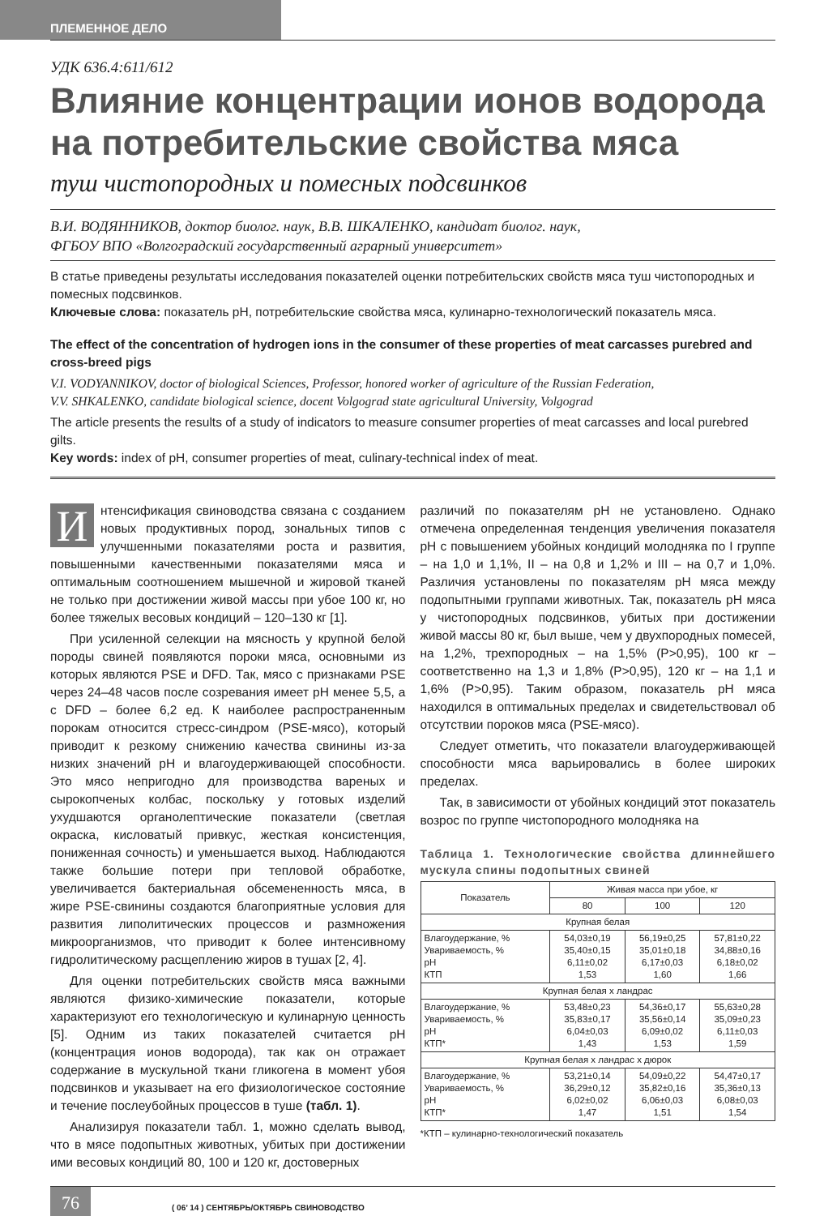ПЛЕМЕННОЕ ДЕЛО
УДК 636.4:611/612
Влияние концентрации ионов водорода на потребительские свойства мяса
туш чистопородных и помесных подсвинков
В.И. ВОДЯННИКОВ, доктор биолог. наук, В.В. ШКАЛЕНКО, кандидат биолог. наук,
ФГБОУ ВПО «Волгоградский государственный аграрный университет»
В статье приведены результаты исследования показателей оценки потребительских свойств мяса туш чистопородных и помесных подсвинков.
Ключевые слова: показатель рН, потребительские свойства мяса, кулинарно-технологический показатель мяса.
The effect of the concentration of hydrogen ions in the consumer of these properties of meat carcasses purebred and cross-breed pigs
V.I. VODYANNIKOV, doctor of biological Sciences, Professor, honored worker of agriculture of the Russian Federation,
V.V. SHKALENKO, candidate biological science, docent Volgograd state agricultural University, Volgograd
The article presents the results of a study of indicators to measure consumer properties of meat carcasses and local purebred gilts.
Key words: index of pH, consumer properties of meat, culinary-technical index of meat.
Интенсификация свиноводства связана с созданием новых продуктивных пород, зональных типов с улучшенными показателями роста и развития, повышенными качественными показателями мяса и оптимальным соотношением мышечной и жировой тканей не только при достижении живой массы при убое 100 кг, но более тяжелых весовых кондиций – 120–130 кг [1].
При усиленной селекции на мясность у крупной белой породы свиней появляются пороки мяса, основными из которых являются PSE и DFD. Так, мясо с признаками PSE через 24–48 часов после созревания имеет рН менее 5,5, а с DFD – более 6,2 ед. К наиболее распространенным порокам относится стресс-синдром (PSE-мясо), который приводит к резкому снижению качества свинины из-за низких значений рН и влагоудерживающей способности. Это мясо непригодно для производства вареных и сырокопченых колбас, поскольку у готовых изделий ухудшаются органолептические показатели (светлая окраска, кисловатый привкус, жесткая консистенция, пониженная сочность) и уменьшается выход. Наблюдаются также большие потери при тепловой обработке, увеличивается бактериальная обсемененность мяса, в жире PSE-свинины создаются благоприятные условия для развития липолитических процессов и размножения микроорганизмов, что приводит к более интенсивному гидролитическому расщеплению жиров в тушах [2, 4].
Для оценки потребительских свойств мяса важными являются физико-химические показатели, которые характеризуют его технологическую и кулинарную ценность [5]. Одним из таких показателей считается рН (концентрация ионов водорода), так как он отражает содержание в мускульной ткани гликогена в момент убоя подсвинков и указывает на его физиологическое состояние и течение послеубойных процессов в туше (табл. 1).
Анализируя показатели табл. 1, можно сделать вывод, что в мясе подопытных животных, убитых при достижении ими весовых кондиций 80, 100 и 120 кг, достоверных
различий по показателям рН не установлено. Однако отмечена определенная тенденция увеличения показателя рН с повышением убойных кондиций молодняка по I группе – на 1,0 и 1,1%, II – на 0,8 и 1,2% и III – на 0,7 и 1,0%. Различия установлены по показателям рН мяса между подопытными группами животных. Так, показатель рН мяса у чистопородных подсвинков, убитых при достижении живой массы 80 кг, был выше, чем у двухпородных помесей, на 1,2%, трехпородных – на 1,5% (Р>0,95), 100 кг – соответственно на 1,3 и 1,8% (Р>0,95), 120 кг – на 1,1 и 1,6% (Р>0,95). Таким образом, показатель рН мяса находился в оптимальных пределах и свидетельствовал об отсутствии пороков мяса (PSE-мясо).
Следует отметить, что показатели влагоудерживающей способности мяса варьировались в более широких пределах.
Так, в зависимости от убойных кондиций этот показатель возрос по группе чистопородного молодняка на
Таблица 1. Технологические свойства длиннейшего мускула спины подопытных свиней
| Показатель | Живая масса при убое, кг | | |
| --- | --- | --- | --- |
| | 80 | 100 | 120 |
| Крупная белая | | | |
| Влагоудержание, % Увариваемость, % рН КТП | 54,03±0,19 35,40±0,15 6,11±0,02 1,53 | 56,19±0,25 35,01±0,18 6,17±0,03 1,60 | 57,81±0,22 34,88±0,16 6,18±0,02 1,66 |
| Крупная белая х ландрас | | | |
| Влагоудержание, % Увариваемость, % рН КТП* | 53,48±0,23 35,83±0,17 6,04±0,03 1,43 | 54,36±0,17 35,56±0,14 6,09±0,02 1,53 | 55,63±0,28 35,09±0,23 6,11±0,03 1,59 |
| Крупная белая х ландрас х дюрок | | | |
| Влагоудержание, % Увариваемость, % рН КТП* | 53,21±0,14 36,29±0,12 6,02±0,02 1,47 | 54,09±0,22 35,82±0,16 6,06±0,03 1,51 | 54,47±0,17 35,36±0,13 6,08±0,03 1,54 |
*КТП – кулинарно-технологический показатель
76
( 06’ 14 ) СЕНТЯБРЬ/ОКТЯБРЬ СВИНОВОДСТВО